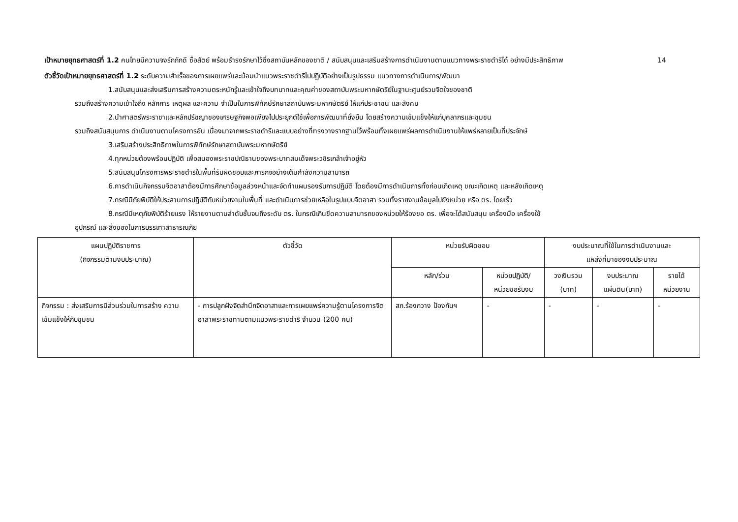14 เป้าหมายยุทธศาสตร์ที่ 1.2 คนไทยมีความจงรักภักดี ซื่อสัตย์ พร้อมธำรงรักษาไว้ซึ่งสถาบันหลักของชาติ / สนับสนุนและเสริมสร้างการดำเนินงานตามแนวทางพระราชดำริได้ อย่างมีประสิทธิภาพ
ตัวชี้วัดเป้าหมายยุทธศาสตร์ที่ 1.2 ระดับความสำเร็จของการเผยแพร่และน้อมนำแนวพระราชดำริไปปฏิบัติอย่างเป็นรูปธรรม แนวทางการดำเนินการ/พัฒนา
1.สนับสนุนและส่งเสริมการสร้างความตระหนักรู้และเข้าใจถึงบทบาทและคุณค่าของสถาบันพระมหากษัตริย์ในฐานะศูนย์รวมจิตใจของชาติ
รวมถึงสร้างความเข้าใจถึง หลักการ เหตุผล และความ จำเป็นในการพิทักษ์รักษาสถาบันพระมหากษัตริย์ ให้แก่ประชาชน และสังคม
2.นำศาสตร์พระราชาและหลักปรัชญาของเศรษฐกิจพอเพียงไปประยุกต์ใช้เพื่อการพัฒนาที่ยั่งยืน โดยสร้างความเข้มแข็งให้แก่บุคลากรและชุมชน
รวมถึงสนับสนุนการ ดำเนินงานตามโครงการอัน เนื่องมาจากพระราชดำริและแบบอย่างที่ทรงวางรากฐานไว้พร้อมทั้งเผยแพร่ผลการดำเนินงานให้แพร่หลายเป็นที่ประจักษ์
3.เสริมสร้างประสิทธิภาพในการพิทักษ์รักษาสถาบันพระมหากษัตริย์
4.ทุกหน่วยต้องพร้อมปฏิบัติ เพื่อสนองพระราชปณิธานของพระบาทสมเด็จพระวชิรเกล้าเจ้าอยู่หัว
5.สนับสนุนโครงการพระราชดำริในพื้นที่รับผิดชอบและภารกิจอย่างเต็มกำลังความสามารถ
6.การดำเนินกิจกรรมจิตอาสาต้องมีการศึกษาข้อมูลล่วงหน้าและจัดทำแผนรองรับการปฏิบัติ โดยต้องมีการดำเนินการทั้งก่อนเกิดเหตุ ขณะเกิดเหตุ และหลังเกิดเหตุ
7.กรณีมีภัยพิบัติให้ประสานการปฏิบัติกับหน่วยงานในพื้นที่ และดำเนินการช่วยเหลือในรูปแบบจิตอาสา รวมทั้งรายงานข้อมูลไปยังหน่วย หรือ ตร. โดยเร็ว
8.กรณีมีเหตุภัยพิบัติร้ายแรง ให้รายงานตามลำดับชั้นจนถึงระดับ ตร. ในกรณีเกินขีดความสามารถของหน่วยให้ร้องขอ ตร. เพื่อจะได้สนับสนุน เครื่องมือ เครื่องใช้
อุปกรณ์ และสิ่งของในการบรรเทาสาธารณภัย
| แผนปฏิบัติราชการ (กิจกรรมตามงบประมาณ) | ตัวชี้วัด | หน่วยรับผิดชอบ | | งบประมาณที่ใช้ในการดำเนินงานและ แหล่งที่มาของงบประมาณ | | |
| --- | --- | --- | --- | --- | --- | --- |
| | | หลัก/ร่วม | หน่วยปฏิบัติ/ หน่วยขอรับงบ | วงเงินรวม (บาท) | งบประมาณ แผ่นดิน(บาท) | รายได้ หน่วยงาน |
| กิจกรรม : ส่งเสริมการมีส่วนร่วมในการสร้าง ความเข้มแข็งให้กับชุมชน | - การปลูกฝังจิตสำนึกจิตอาสาและการเผยแพร่ความรู้ตามโครงการจิตอาสาพระราชทานตามแนวพระราชดำริ จำนวน (200 คน) | สภ.ร้องกวาง ป้องกันฯ | - | - | - | - |